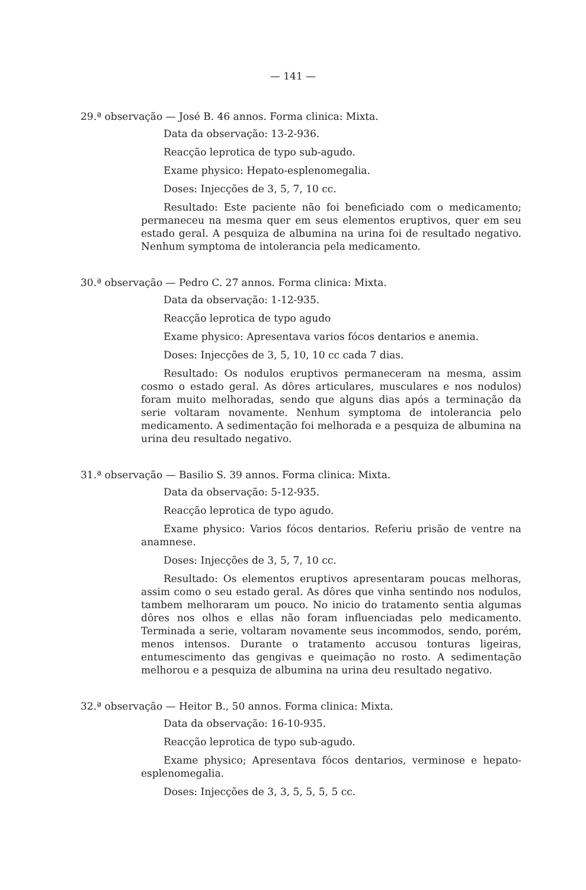— 141 —
29.ª observação — José B. 46 annos. Forma clinica: Mixta.
Data da observação: 13-2-936.
Reacção leprotica de typo sub-agudo.
Exame physico: Hepato-esplenomegalia.
Doses: Injecções de 3, 5, 7, 10 cc.
Resultado: Este paciente não foi beneficiado com o medicamento; permaneceu na mesma quer em seus elementos eruptivos, quer em seu estado geral. A pesquiza de albumina na urina foi de resultado negativo. Nenhum symptoma de intolerancia pela medicamento.
30.ª observação — Pedro C. 27 annos. Forma clinica: Mixta.
Data da observação: 1-12-935.
Reacção leprotica de typo agudo
Exame physico: Apresentava varios fócos dentarios e anemia.
Doses: Injecções de 3, 5, 10, 10 cc cada 7 dias.
Resultado: Os nodulos eruptivos permaneceram na mesma, assim cosmo o estado geral. As dôres articulares, musculares e nos nodulos) foram muito melhoradas, sendo que alguns dias após a terminação da serie voltaram novamente. Nenhum symptoma de intolerancia pelo medicamento. A sedimentação foi melhorada e a pesquiza de albumina na urina deu resultado negativo.
31.ª observação — Basilio S. 39 annos. Forma clinica: Mixta.
Data da observação: 5-12-935.
Reacção leprotica de typo agudo.
Exame physico: Varios fócos dentarios. Referiu prisão de ventre na anamnese.
Doses: Injecções de 3, 5, 7, 10 cc.
Resultado: Os elementos eruptivos apresentaram poucas melhoras, assim como o seu estado geral. As dôres que vinha sentindo nos nodulos, tambem melhoraram um pouco. No inicio do tratamento sentia algumas dôres nos olhos e ellas não foram influenciadas pelo medicamento. Terminada a serie, voltaram novamente seus incommodos, sendo, porém, menos intensos. Durante o tratamento accusou tonturas ligeiras, entumescimento das gengivas e queimação no rosto. A sedimentação melhorou e a pesquiza de albumina na urina deu resultado negativo.
32.ª observação — Heitor B., 50 annos. Forma clinica: Mixta.
Data da observação: 16-10-935.
Reacção leprotica de typo sub-agudo.
Exame physico; Apresentava fócos dentarios, verminose e hepato-esplenomegalia.
Doses: Injecções de 3, 3, 5, 5, 5, 5 cc.